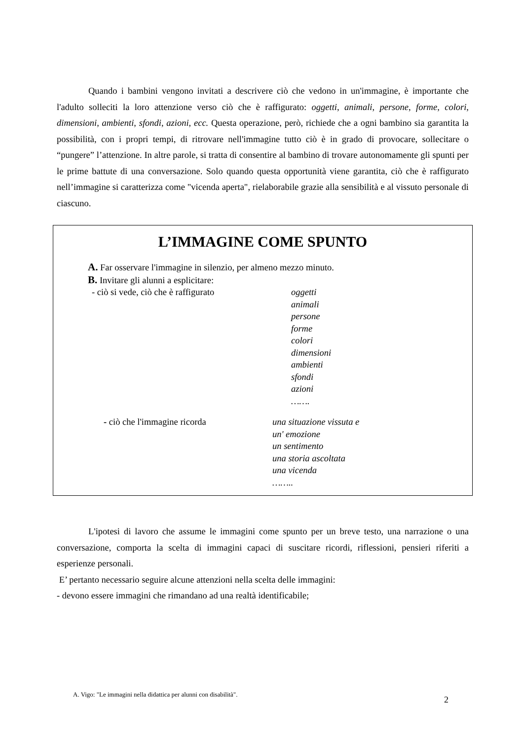Quando i bambini vengono invitati a descrivere ciò che vedono in un'immagine, è importante che l'adulto solleciti la loro attenzione verso ciò che è raffigurato: oggetti, animali, persone, forme, colori, dimensioni, ambienti, sfondi, azioni, ecc. Questa operazione, però, richiede che a ogni bambino sia garantita la possibilità, con i propri tempi, di ritrovare nell'immagine tutto ciò è in grado di provocare, sollecitare o “pungere” l’attenzione. In altre parole, si tratta di consentire al bambino di trovare autonomamente gli spunti per le prime battute di una conversazione. Solo quando questa opportunità viene garantita, ciò che è raffigurato nell’immagine si caratterizza come "vicenda aperta", rielaborabile grazie alla sensibilità e al vissuto personale di ciascuno.
L’IMMAGINE COME SPUNTO
A. Far osservare l'immagine in silenzio, per almeno mezzo minuto.
B. Invitare gli alunni a esplicitare:
- ciò si vede, ciò che è raffigurato oggetti
animali
persone
forme
colori
dimensioni
ambienti
sfondi
azioni
…….
- ciò che l'immagine ricorda una situazione vissuta e
un' emozione
un sentimento
una storia ascoltata
una vicenda
……..
L'ipotesi di lavoro che assume le immagini come spunto per un breve testo, una narrazione o una conversazione, comporta la scelta di immagini capaci di suscitare ricordi, riflessioni, pensieri riferiti a esperienze personali.
E’ pertanto necessario seguire alcune attenzioni nella scelta delle immagini:
- devono essere immagini che rimandano ad una realtà identificabile;
A. Vigo: "Le immagini nella didattica per alunni con disabilità".
2